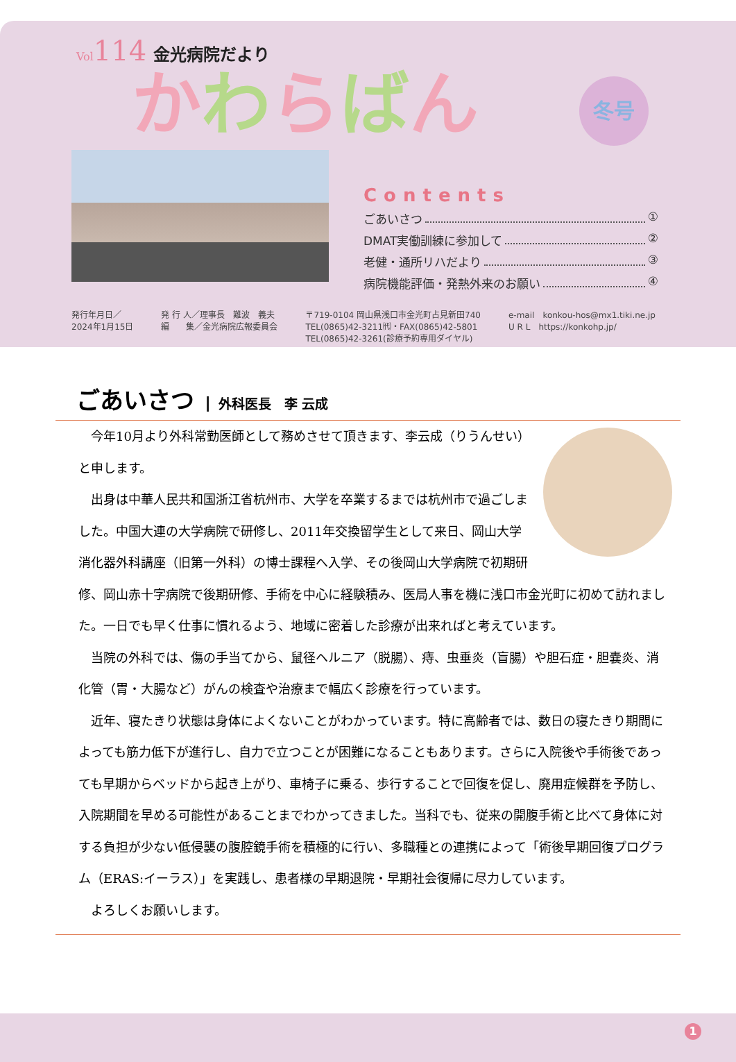Vol114 金光病院だより
かわらばん
冬号
Contents
ごあいさつ ①
DMAT実働訓練に参加して ②
老健・通所リハだより ③
病院機能評価・発熱外来のお願い ④
発行年月日／
2024年1月15日
発 行 人／理事長　難波　義夫
編　　集／金光病院広報委員会
〒719-0104 岡山県浅口市金光町占見新田740
TEL(0865)42-3211㈹・FAX(0865)42-5801
TEL(0865)42-3261(診療予約専用ダイヤル)
e-mail　konkou-hos@mx1.tiki.ne.jp
U R L　https://konkohp.jp/
ごあいさつ 外科医長　李 云成
今年10月より外科常勤医師として務めさせて頂きます、李云成（りうんせい）と申します。
出身は中華人民共和国浙江省杭州市、大学を卒業するまでは杭州市で過ごしました。中国大連の大学病院で研修し、2011年交換留学生として来日、岡山大学消化器外科講座（旧第一外科）の博士課程へ入学、その後岡山大学病院で初期研修、岡山赤十字病院で後期研修、手術を中心に経験積み、医局人事を機に浅口市金光町に初めて訪れました。一日でも早く仕事に慣れるよう、地域に密着した診療が出来ればと考えています。
当院の外科では、傷の手当てから、鼠径ヘルニア（脱腸）、痔、虫垂炎（盲腸）や胆石症・胆嚢炎、消化管（胃・大腸など）がんの検査や治療まで幅広く診療を行っています。
近年、寝たきり状態は身体によくないことがわかっています。特に高齢者では、数日の寝たきり期間によっても筋力低下が進行し、自力で立つことが困難になることもあります。さらに入院後や手術後であっても早期からベッドから起き上がり、車椅子に乗る、歩行することで回復を促し、廃用症候群を予防し、入院期間を早める可能性があることまでわかってきました。当科でも、従来の開腹手術と比べて身体に対する負担が少ない低侵襲の腹腔鏡手術を積極的に行い、多職種との連携によって「術後早期回復プログラム（ERAS:イーラス）」を実践し、患者様の早期退院・早期社会復帰に尽力しています。
よろしくお願いします。
1